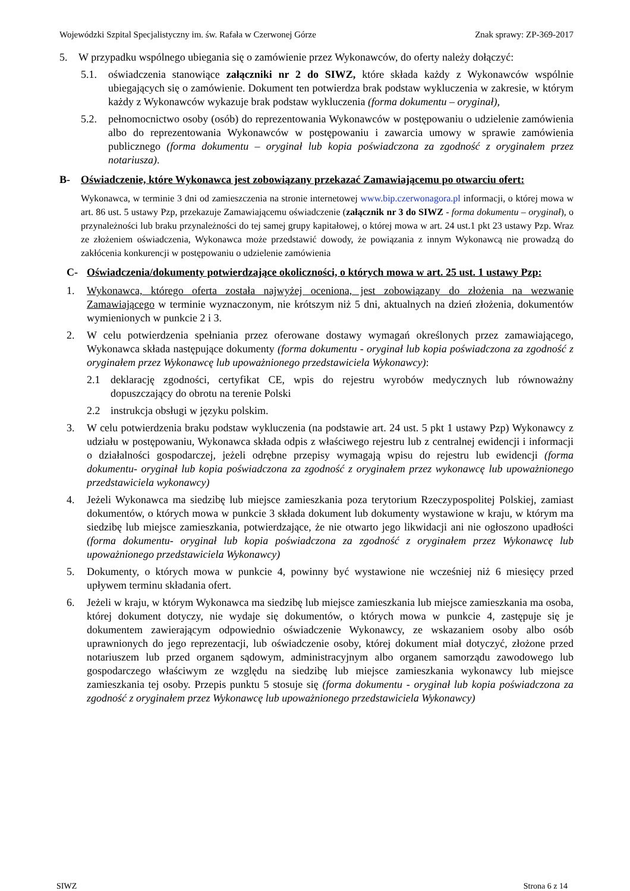Wojewódzki Szpital Specjalistyczny im. św. Rafała w Czerwonej Górze Znak sprawy: ZP-369-2017
5. W przypadku wspólnego ubiegania się o zamówienie przez Wykonawców, do oferty należy dołączyć:
5.1. oświadczenia stanowiące załączniki nr 2 do SIWZ, które składa każdy z Wykonawców wspólnie ubiegających się o zamówienie. Dokument ten potwierdza brak podstaw wykluczenia w zakresie, w którym każdy z Wykonawców wykazuje brak podstaw wykluczenia (forma dokumentu – oryginał),
5.2. pełnomocnictwo osoby (osób) do reprezentowania Wykonawców w postępowaniu o udzielenie zamówienia albo do reprezentowania Wykonawców w postępowaniu i zawarcia umowy w sprawie zamówienia publicznego (forma dokumentu – oryginał lub kopia poświadczona za zgodność z oryginałem przez notariusza).
B- Oświadczenie, które Wykonawca jest zobowiązany przekazać Zamawiającemu po otwarciu ofert:
Wykonawca, w terminie 3 dni od zamieszczenia na stronie internetowej www.bip.czerwonagora.pl informacji, o której mowa w art. 86 ust. 5 ustawy Pzp, przekazuje Zamawiającemu oświadczenie (załącznik nr 3 do SIWZ - forma dokumentu – oryginał), o przynależności lub braku przynależności do tej samej grupy kapitałowej, o której mowa w art. 24 ust.1 pkt 23 ustawy Pzp. Wraz ze złożeniem oświadczenia, Wykonawca może przedstawić dowody, że powiązania z innym Wykonawcą nie prowadzą do zakłócenia konkurencji w postępowaniu o udzielenie zamówienia
C- Oświadczenia/dokumenty potwierdzające okoliczności, o których mowa w art. 25 ust. 1 ustawy Pzp:
1. Wykonawca, którego oferta została najwyżej oceniona, jest zobowiązany do złożenia na wezwanie Zamawiającego w terminie wyznaczonym, nie krótszym niż 5 dni, aktualnych na dzień złożenia, dokumentów wymienionych w punkcie 2 i 3.
2. W celu potwierdzenia spełniania przez oferowane dostawy wymagań określonych przez zamawiającego, Wykonawca składa następujące dokumenty (forma dokumentu - oryginał lub kopia poświadczona za zgodność z oryginałem przez Wykonawcę lub upoważnionego przedstawiciela Wykonawcy):
2.1 deklarację zgodności, certyfikat CE, wpis do rejestru wyrobów medycznych lub równoważny dopuszczający do obrotu na terenie Polski
2.2 instrukcja obsługi w języku polskim.
3. W celu potwierdzenia braku podstaw wykluczenia (na podstawie art. 24 ust. 5 pkt 1 ustawy Pzp) Wykonawcy z udziału w postępowaniu, Wykonawca składa odpis z właściwego rejestru lub z centralnej ewidencji i informacji o działalności gospodarczej, jeżeli odrębne przepisy wymagają wpisu do rejestru lub ewidencji (forma dokumentu- oryginał lub kopia poświadczona za zgodność z oryginałem przez wykonawcę lub upoważnionego przedstawiciela wykonawcy)
4. Jeżeli Wykonawca ma siedzibę lub miejsce zamieszkania poza terytorium Rzeczypospolitej Polskiej, zamiast dokumentów, o których mowa w punkcie 3 składa dokument lub dokumenty wystawione w kraju, w którym ma siedzibę lub miejsce zamieszkania, potwierdzające, że nie otwarto jego likwidacji ani nie ogłoszono upadłości (forma dokumentu- oryginał lub kopia poświadczona za zgodność z oryginałem przez Wykonawcę lub upoważnionego przedstawiciela Wykonawcy)
5. Dokumenty, o których mowa w punkcie 4, powinny być wystawione nie wcześniej niż 6 miesięcy przed upływem terminu składania ofert.
6. Jeżeli w kraju, w którym Wykonawca ma siedzibę lub miejsce zamieszkania lub miejsce zamieszkania ma osoba, której dokument dotyczy, nie wydaje się dokumentów, o których mowa w punkcie 4, zastępuje się je dokumentem zawierającym odpowiednio oświadczenie Wykonawcy, ze wskazaniem osoby albo osób uprawnionych do jego reprezentacji, lub oświadczenie osoby, której dokument miał dotyczyć, złożone przed notariuszem lub przed organem sądowym, administracyjnym albo organem samorządu zawodowego lub gospodarczego właściwym ze względu na siedzibę lub miejsce zamieszkania wykonawcy lub miejsce zamieszkania tej osoby. Przepis punktu 5 stosuje się (forma dokumentu - oryginał lub kopia poświadczona za zgodność z oryginałem przez Wykonawcę lub upoważnionego przedstawiciela Wykonawcy)
SIWZ Strona 6 z 14